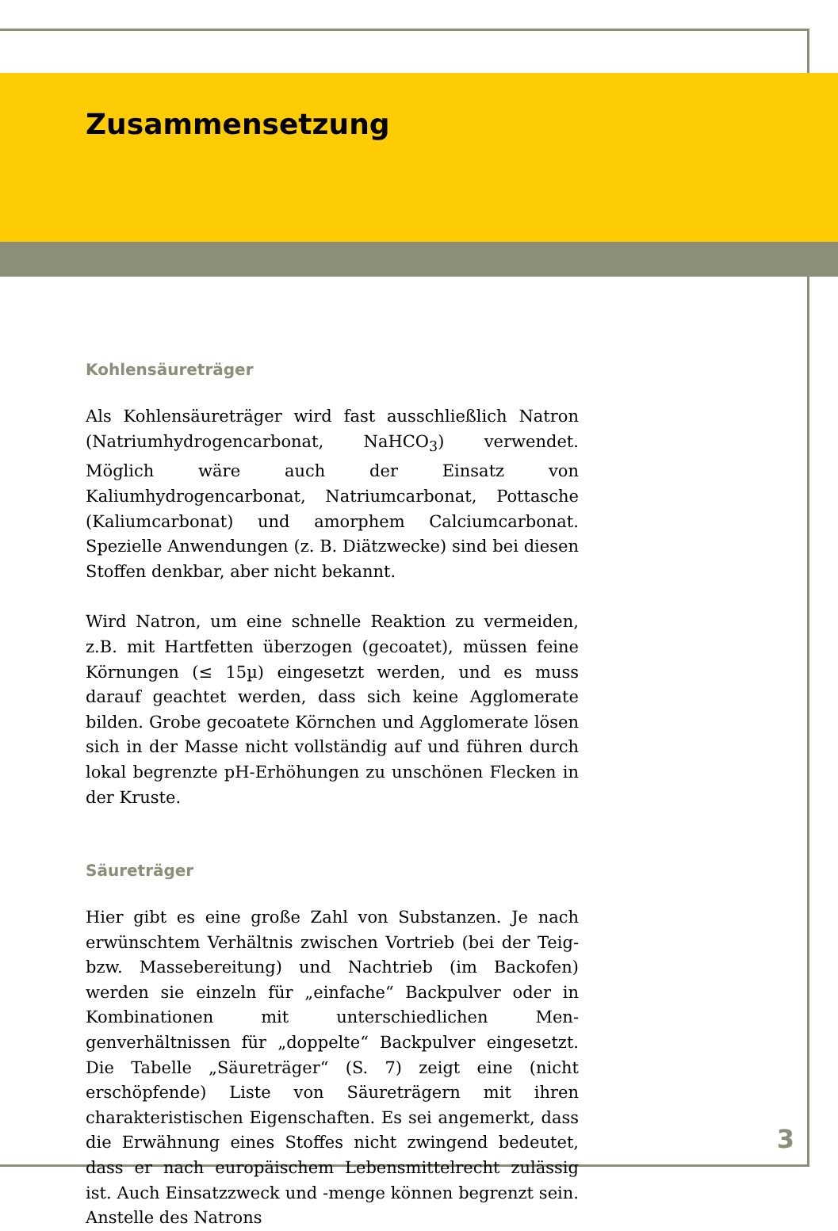Zusammensetzung
Kohlensäureträger
Als Kohlensäureträger wird fast ausschließlich Natron (Natrium­hydrogencarbonat, NaHCO<sub>3</sub>) verwendet. Möglich wäre auch der Einsatz von Kaliumhydrogencarbonat, Natriumcarbonat, Pottasche (Kaliumcarbonat) und amorphem Calciumcarbonat. Spezielle Anwendungen (z. B. Diätzwecke) sind bei diesen Stof­fen denkbar, aber nicht bekannt.
Wird Natron, um eine schnelle Reaktion zu vermeiden, z.B. mit Hartfetten überzogen (gecoatet), müssen feine Körnungen (≤ 15µ) eingesetzt werden, und es muss darauf geachtet werden, dass sich keine Agglomerate bilden. Grobe gecoatete Körnchen und Agglomerate lösen sich in der Masse nicht vollständig auf und führen durch lokal begrenzte pH-Erhöhungen zu unschönen Flecken in der Kruste.
Säureträger
Hier gibt es eine große Zahl von Substanzen. Je nach erwünschtem Verhältnis zwischen Vortrieb (bei der Teig- bzw. Massebereitung) und Nachtrieb (im Backofen) werden sie einzeln für „einfache“ Backpulver oder in Kombinationen mit unterschiedlichen Men­genverhältnissen für „doppelte“ Backpulver eingesetzt. Die Tabelle „Säureträger“ (S. 7) zeigt eine (nicht erschöpfende) Liste von Säure­trägern mit ihren charakteristischen Eigenschaften. Es sei ange­merkt, dass die Erwähnung eines Stoffes nicht zwingend bedeutet, dass er nach europäischem Lebensmittelrecht zulässig ist. Auch Ein­satzzweck und -menge können begrenzt sein. Anstelle des Natrons
3